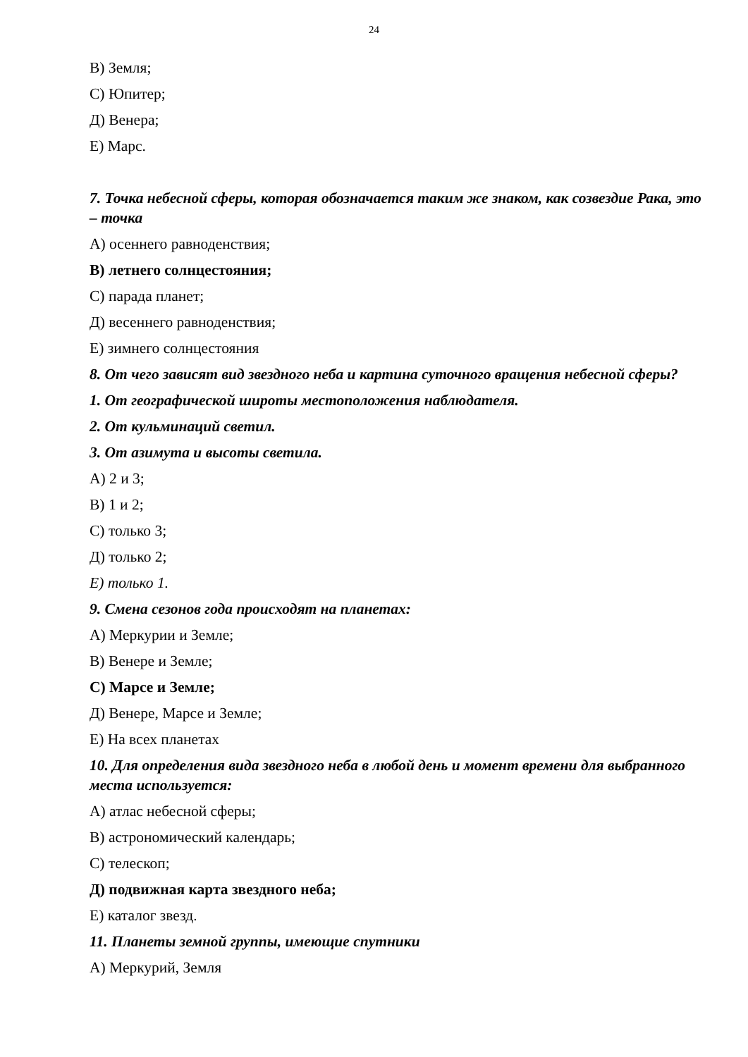24
В) Земля;
С) Юпитер;
Д) Венера;
Е) Марс.
7. Точка небесной сферы, которая обозначается таким же знаком, как созвездие Рака, это – точка
А) осеннего равноденствия;
В) летнего солнцестояния;
С) парада планет;
Д) весеннего равноденствия;
Е) зимнего солнцестояния
8. От чего зависят вид звездного неба и картина суточного вращения небесной сферы?
1. От географической широты местоположения наблюдателя.
2. От кульминаций светил.
3. От азимута и высоты светила.
А) 2 и 3;
В) 1 и 2;
С) только 3;
Д) только 2;
Е) только 1.
9. Смена сезонов года происходят на планетах:
А) Меркурии и Земле;
В) Венере и Земле;
С) Марсе и Земле;
Д) Венере, Марсе и Земле;
Е) На всех планетах
10. Для определения вида звездного неба в любой день и момент времени для выбранного места используется:
А) атлас небесной сферы;
В) астрономический календарь;
С) телескоп;
Д) подвижная карта звездного неба;
Е) каталог звезд.
11. Планеты земной группы, имеющие спутники
А) Меркурий, Земля